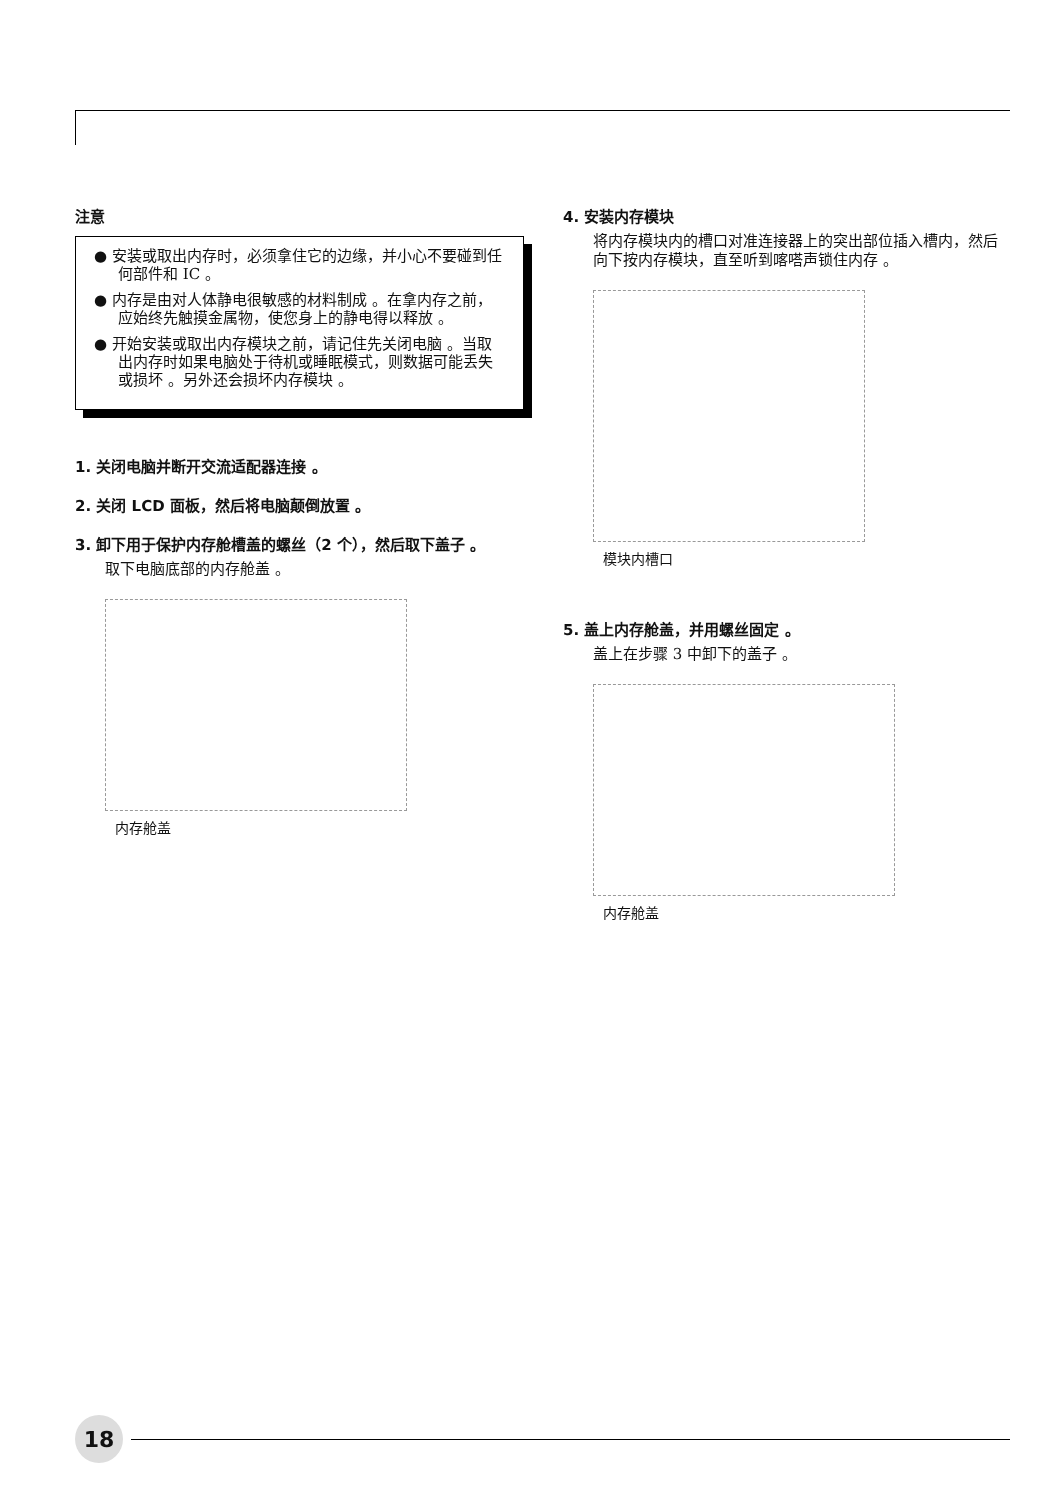注意
● 安装或取出内存时，必须拿住它的边缘，并小心不要碰到任何部件和 IC 。
● 内存是由对人体静电很敏感的材料制成 。在拿内存之前，应始终先触摸金属物，使您身上的静电得以释放 。
● 开始安装或取出内存模块之前，请记住先关闭电脑 。当取出内存时如果电脑处于待机或睡眠模式，则数据可能丢失或损坏 。另外还会损坏内存模块 。
1. 关闭电脑并断开交流适配器连接 。
2. 关闭 LCD 面板，然后将电脑颠倒放置 。
3. 卸下用于保护内存舱槽盖的螺丝（2 个），然后取下盖子 。
取下电脑底部的内存舱盖 。
内存舱盖
4. 安装内存模块
将内存模块内的槽口对准连接器上的突出部位插入槽内，然后向下按内存模块，直至听到喀嗒声锁住内存 。
模块内槽口
5. 盖上内存舱盖，并用螺丝固定 。
盖上在步骤 3 中卸下的盖子 。
内存舱盖
18